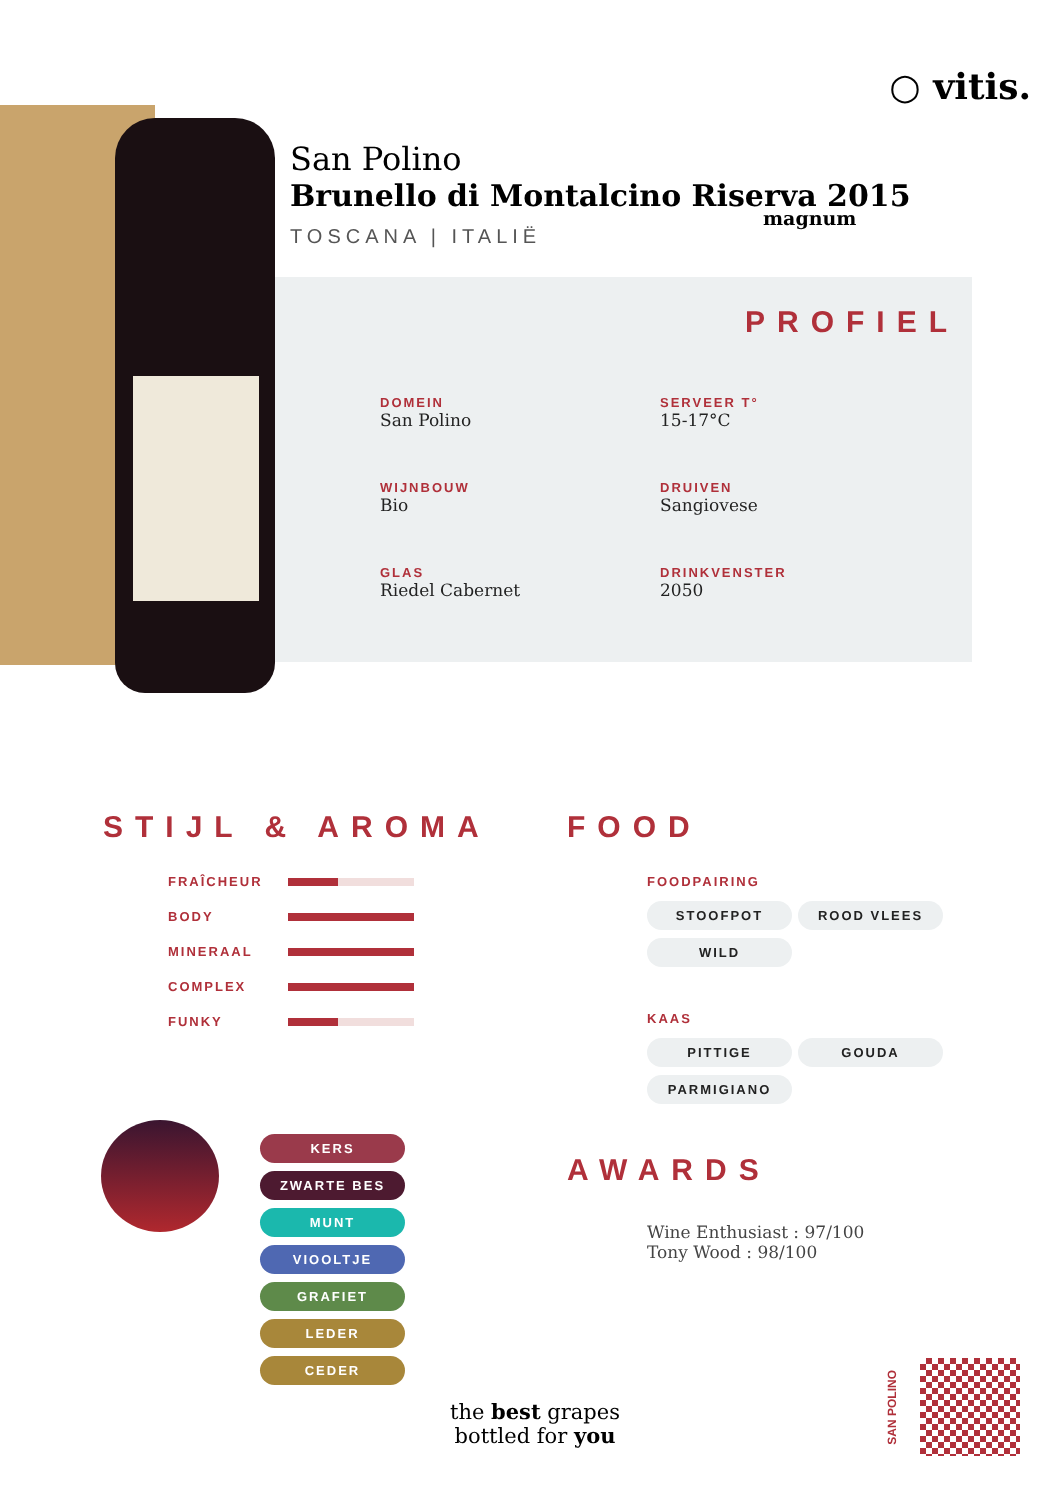○ vitis.
San Polino
Brunello di Montalcino Riserva 2015
magnum
TOSCANA | ITALIË
PROFIEL
DOMEIN
San Polino
SERVEER T°
15-17°C
WIJNBOUW
Bio
DRUIVEN
Sangiovese
GLAS
Riedel Cabernet
DRINKVENSTER
2050
STIJL & AROMA
FRAÎCHEUR
BODY
MINERAAL
COMPLEX
FUNKY
KERS ZWARTE BES MUNT VIOOLTJE GRAFIET LEDER CEDER
FOOD
FOODPAIRING
STOOFPOT ROOD VLEES WILD
KAAS
PITTIGE GOUDA PARMIGIANO
AWARDS
Wine Enthusiast : 97/100
Tony Wood : 98/100
the best grapes
bottled for you
SAN POLINO